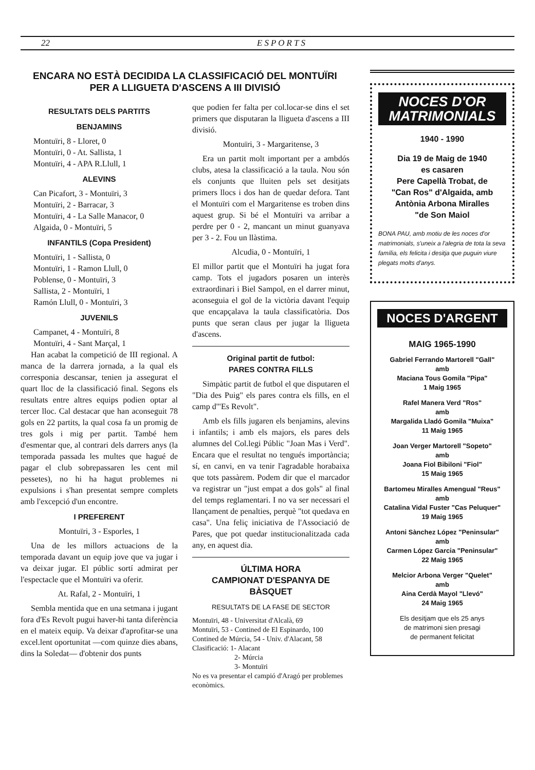22 ESPORTS
ENCARA NO ESTÀ DECIDIDA LA CLASSIFICACIÓ DEL MONTUÏRI
PER A LLIGUETA D'ASCENS A III DIVISIÓ
RESULTATS DELS PARTITS
BENJAMINS
Montuïri, 8 - Lloret, 0
Montuïri, 0 - At. Sallista, 1
Montuïri, 4 - APA R.Llull, 1
ALEVINS
Can Picafort, 3 - Montuïri, 3
Montuïri, 2 - Barracar, 3
Montuïri, 4 - La Salle Manacor, 0
Algaida, 0 - Montuïri, 5
INFANTILS (Copa President)
Montuïri, 1 - Sallista, 0
Montuïri, 1 - Ramon Llull, 0
Poblense, 0 - Montuïri, 3
Sallista, 2 - Montuïri, 1
Ramón Llull, 0 - Montuïri, 3
JUVENILS
Campanet, 4 - Montuïri, 8
Montuïri, 4 - Sant Marçal, 1
Han acabat la competició de III regional. A manca de la darrera jornada, a la qual els corresponia descansar, tenien ja assegurat el quart lloc de la classificació final. Segons els resultats entre altres equips podien optar al tercer lloc. Cal destacar que han aconseguit 78 gols en 22 partits, la qual cosa fa un promig de tres gols i mig per partit. També hem d'esmentar que, al contrari dels darrers anys (la temporada passada les multes que hagué de pagar el club sobrepassaren les cent mil pessetes), no hi ha hagut problemes ni expulsions i s'han presentat sempre complets amb l'excepció d'un encontre.
I PREFERENT
Montuïri, 3 - Esporles, 1
Una de les millors actuacions de la temporada davant un equip jove que va jugar i va deixar jugar. El públic sortí admirat per l'espectacle que el Montuïri va oferir.
At. Rafal, 2 - Montuïri, 1
Sembla mentida que en una setmana i jugant fora d'Es Revolt pugui haver-hi tanta diferència en el mateix equip. Va deixar d'aprofitar-se una excel.lent oportunitat —com quinze dies abans, dins la Soledat— d'obtenir dos punts
que podien fer falta per col.locar-se dins el set primers que disputaran la lligueta d'ascens a III divisió.
Montuïri, 3 - Margaritense, 3
Era un partit molt important per a ambdós clubs, atesa la classificació a la taula. Nou són els conjunts que lluiten pels set desitjats primers llocs i dos han de quedar defora. Tant el Montuïri com el Margaritense es troben dins aquest grup. Si bé el Montuïri va arribar a perdre per 0 - 2, mancant un minut guanyava per 3 - 2. Fou un llàstima.
Alcudia, 0 - Montuïri, 1
El millor partit que el Montuïri ha jugat fora camp. Tots el jugadors posaren un interès extraordinari i Biel Sampol, en el darrer minut, aconseguia el gol de la victòria davant l'equip que encapçalava la taula classificatòria. Dos punts que seran claus per jugar la lligueta d'ascens.
Original partit de futbol:
PARES CONTRA FILLS
Simpàtic partit de futbol el que disputaren el "Dia des Puig" els pares contra els fills, en el camp d'"Es Revolt".
Amb els fills jugaren els benjamins, alevins i infantils; i amb els majors, els pares dels alumnes del Col.legi Públic "Joan Mas i Verd". Encara que el resultat no tengués importància; sí, en canvi, en va tenir l'agradable horabaixa que tots passàrem. Podem dir que el marcador va registrar un "just empat a dos gols" al final del temps reglamentari. I no va ser necessari el llançament de penalties, perquè "tot quedava en casa". Una feliç iniciativa de l'Associació de Pares, que pot quedar institucionalitzada cada any, en aquest dia.
ÚLTIMA HORA
CAMPIONAT D'ESPANYA DE BÀSQUET
RESULTATS DE LA FASE DE SECTOR
Montuïri, 48 - Universitat d'Alcalà, 69
Montuïri, 53 - Contined de El Espinardo, 100
Contined de Múrcia, 54 - Univ. d'Alacant, 58
Clasificació: 1- Alacant
2- Múrcia
3- Montuïri
No es va presentar el campió d'Aragó per problemes econòmics.
NOCES D'OR
MATRIMONIALS
1940 - 1990
Dia 19 de Maig de 1940
es casaren
Pere Capellà Trobat, de
"Can Ros" d'Algaida, amb
Antònia Arbona Miralles
"de Son Maiol
BONA PAU, amb motiu de les noces d'or matrimonials, s'uneix a l'alegria de tota la seva família, els felicita i desitja que puguin viure plegats molts d'anys.
NOCES D'ARGENT
MAIG 1965-1990
Gabriel Ferrando Martorell "Gall"
amb
Maciana Tous Gomila "Pipa"
1 Maig 1965
Rafel Manera Verd "Ros"
amb
Margalida Lladó Gomila "Muixa"
11 Maig 1965
Joan Verger Martorell "Sopeto"
amb
Joana Fiol Bibiloni "Fiol"
15 Maig 1965
Bartomeu Miralles Amengual "Reus"
amb
Catalina Vidal Fuster "Cas Peluquer"
19 Maig 1965
Antoni Sànchez López "Peninsular"
amb
Carmen López Garcia "Peninsular"
22 Maig 1965
Melcior Arbona Verger "Quelet"
amb
Aina Cerdà Mayol "Llevó"
24 Maig 1965
Els desitjam que els 25 anys
de matrimoni sien presagi
de permanent felicitat